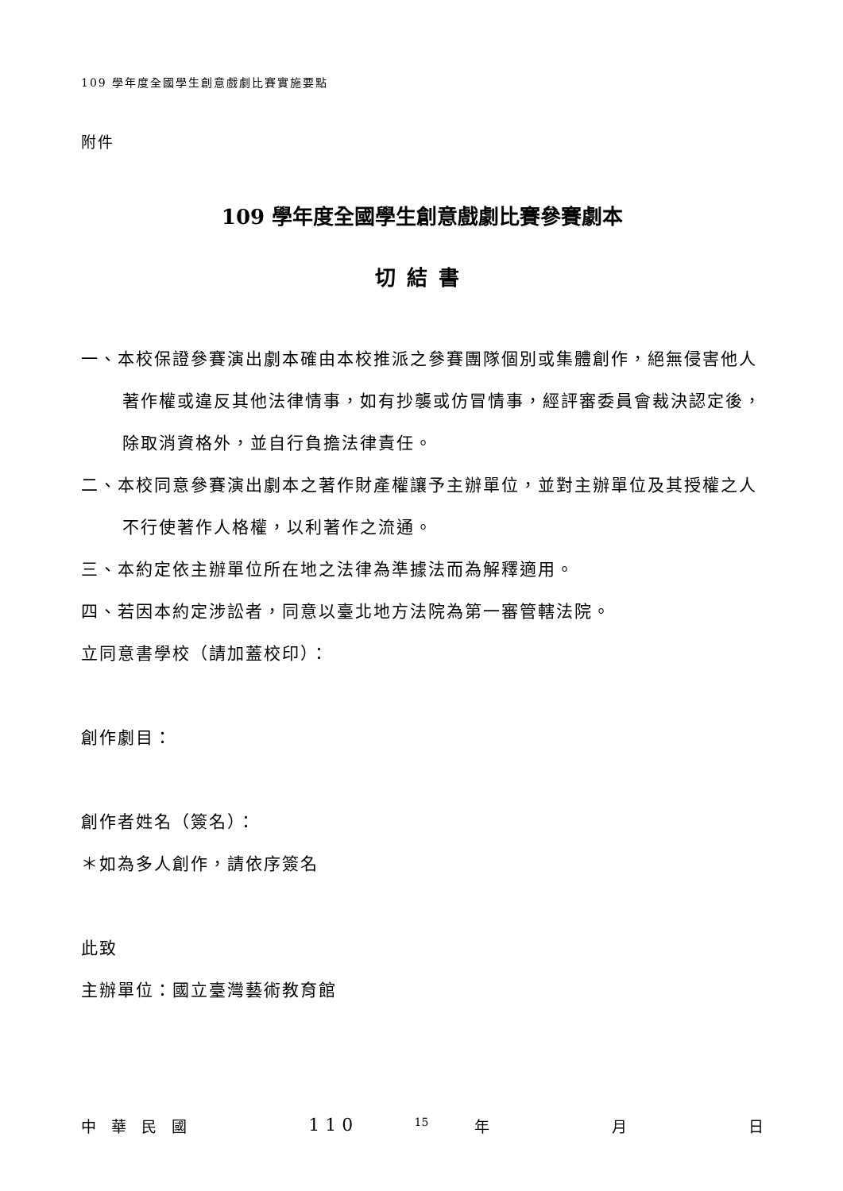109 學年度全國學生創意戲劇比賽實施要點
附件
109 學年度全國學生創意戲劇比賽參賽劇本
切結書
一、本校保證參賽演出劇本確由本校推派之參賽團隊個別或集體創作，絕無侵害他人著作權或違反其他法律情事，如有抄襲或仿冒情事，經評審委員會裁決認定後，除取消資格外，並自行負擔法律責任。
二、本校同意參賽演出劇本之著作財產權讓予主辦單位，並對主辦單位及其授權之人不行使著作人格權，以利著作之流通。
三、本約定依主辦單位所在地之法律為準據法而為解釋適用。
四、若因本約定涉訟者，同意以臺北地方法院為第一審管轄法院。
立同意書學校（請加蓋校印）：
創作劇目：
創作者姓名（簽名）：
＊如為多人創作，請依序簽名
此致
主辦單位：國立臺灣藝術教育館
中　華　民　國 1 1 0 年 月 日
15